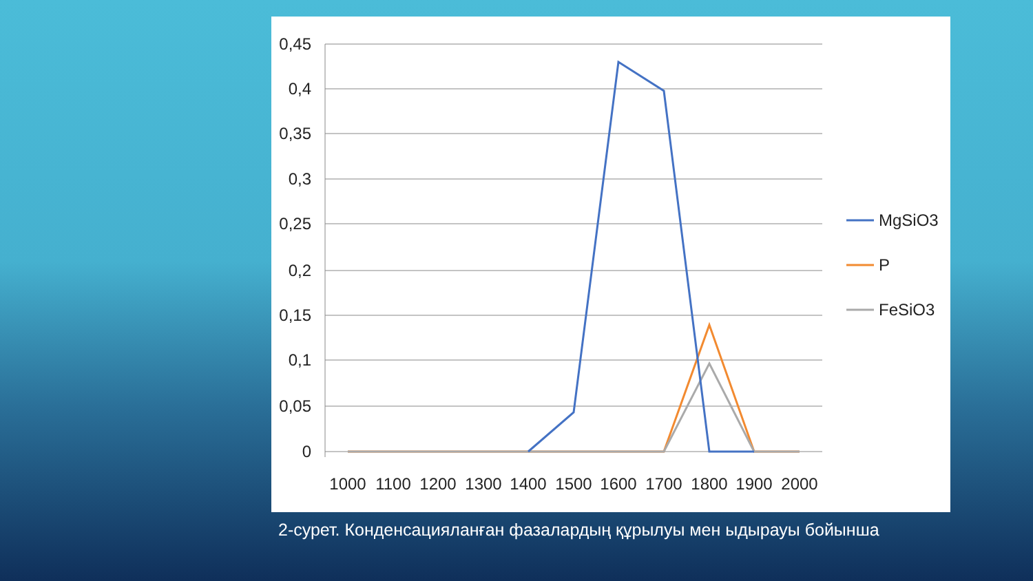0,45
0,4
0,35
0,3
0,25
0,2
0,15
0,1
0,05
0
1000
1100
1200
1300
1400
1500
1600
1700
1800
1900
2000
MgSiO3
P
FeSiO3
2-сурет. Конденсацияланған фазалардың құрылуы мен ыдырауы бойынша